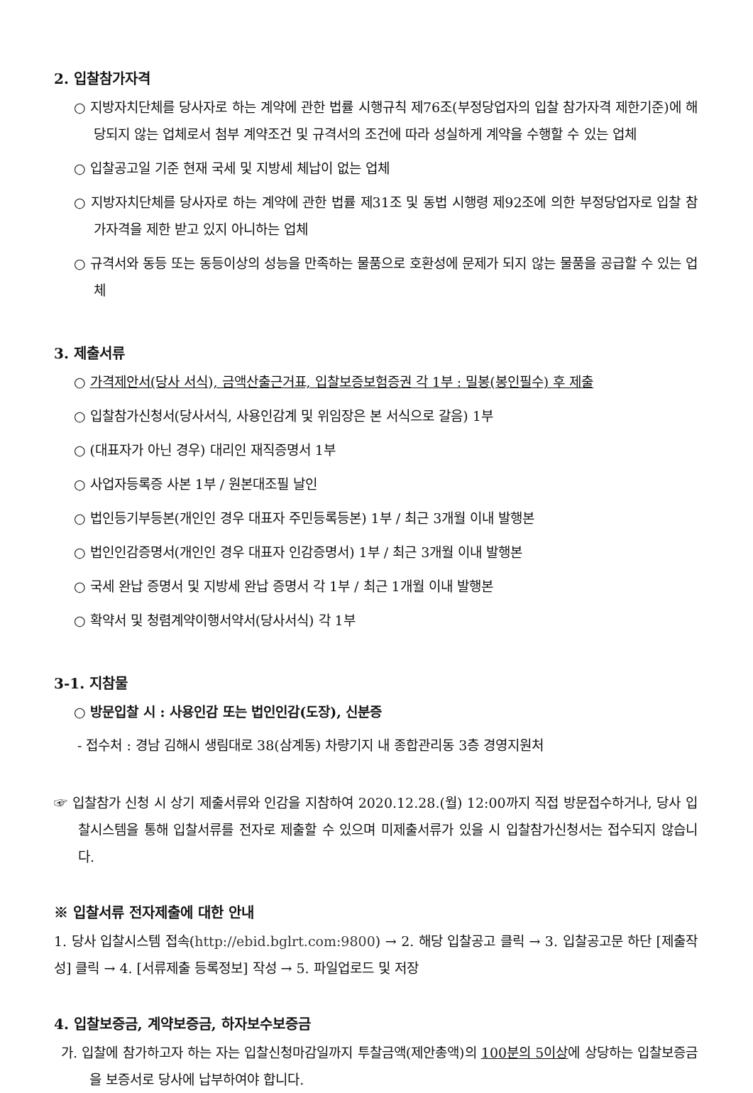2. 입찰참가자격
○ 지방자치단체를 당사자로 하는 계약에 관한 법률 시행규칙 제76조(부정당업자의 입찰 참가자격 제한기준)에 해당되지 않는 업체로서 첨부 계약조건 및 규격서의 조건에 따라 성실하게 계약을 수행할 수 있는 업체
○ 입찰공고일 기준 현재 국세 및 지방세 체납이 없는 업체
○ 지방자치단체를 당사자로 하는 계약에 관한 법률 제31조 및 동법 시행령 제92조에 의한 부정당업자로 입찰 참가자격을 제한 받고 있지 아니하는 업체
○ 규격서와 동등 또는 동등이상의 성능을 만족하는 물품으로 호환성에 문제가 되지 않는 물품을 공급할 수 있는 업체
3. 제출서류
○ 가격제안서(당사 서식), 금액산출근거표, 입찰보증보험증권 각 1부 : 밀봉(봉인필수) 후 제출
○ 입찰참가신청서(당사서식, 사용인감계 및 위임장은 본 서식으로 갈음) 1부
○ (대표자가 아닌 경우) 대리인 재직증명서 1부
○ 사업자등록증 사본 1부 / 원본대조필 날인
○ 법인등기부등본(개인인 경우 대표자 주민등록등본) 1부 / 최근 3개월 이내 발행본
○ 법인인감증명서(개인인 경우 대표자 인감증명서) 1부 / 최근 3개월 이내 발행본
○ 국세 완납 증명서 및 지방세 완납 증명서 각 1부 / 최근 1개월 이내 발행본
○ 확약서 및 청렴계약이행서약서(당사서식) 각 1부
3-1. 지참물
○ 방문입찰 시 : 사용인감 또는 법인인감(도장), 신분증
- 접수처 : 경남 김해시 생림대로 38(삼계동) 차량기지 내 종합관리동 3층 경영지원처
☞ 입찰참가 신청 시 상기 제출서류와 인감을 지참하여 2020.12.28.(월) 12:00까지 직접 방문접수하거나, 당사 입찰시스템을 통해 입찰서류를 전자로 제출할 수 있으며 미제출서류가 있을 시 입찰참가신청서는 접수되지 않습니다.
※ 입찰서류 전자제출에 대한 안내
1. 당사 입찰시스템 접속(http://ebid.bglrt.com:9800) → 2. 해당 입찰공고 클릭 → 3. 입찰공고문 하단 [제출작성] 클릭 → 4. [서류제출 등록정보] 작성 → 5. 파일업로드 및 저장
4. 입찰보증금, 계약보증금, 하자보수보증금
가. 입찰에 참가하고자 하는 자는 입찰신청마감일까지 투찰금액(제안총액)의 100분의 5이상에 상당하는 입찰보증금을 보증서로 당사에 납부하여야 합니다.